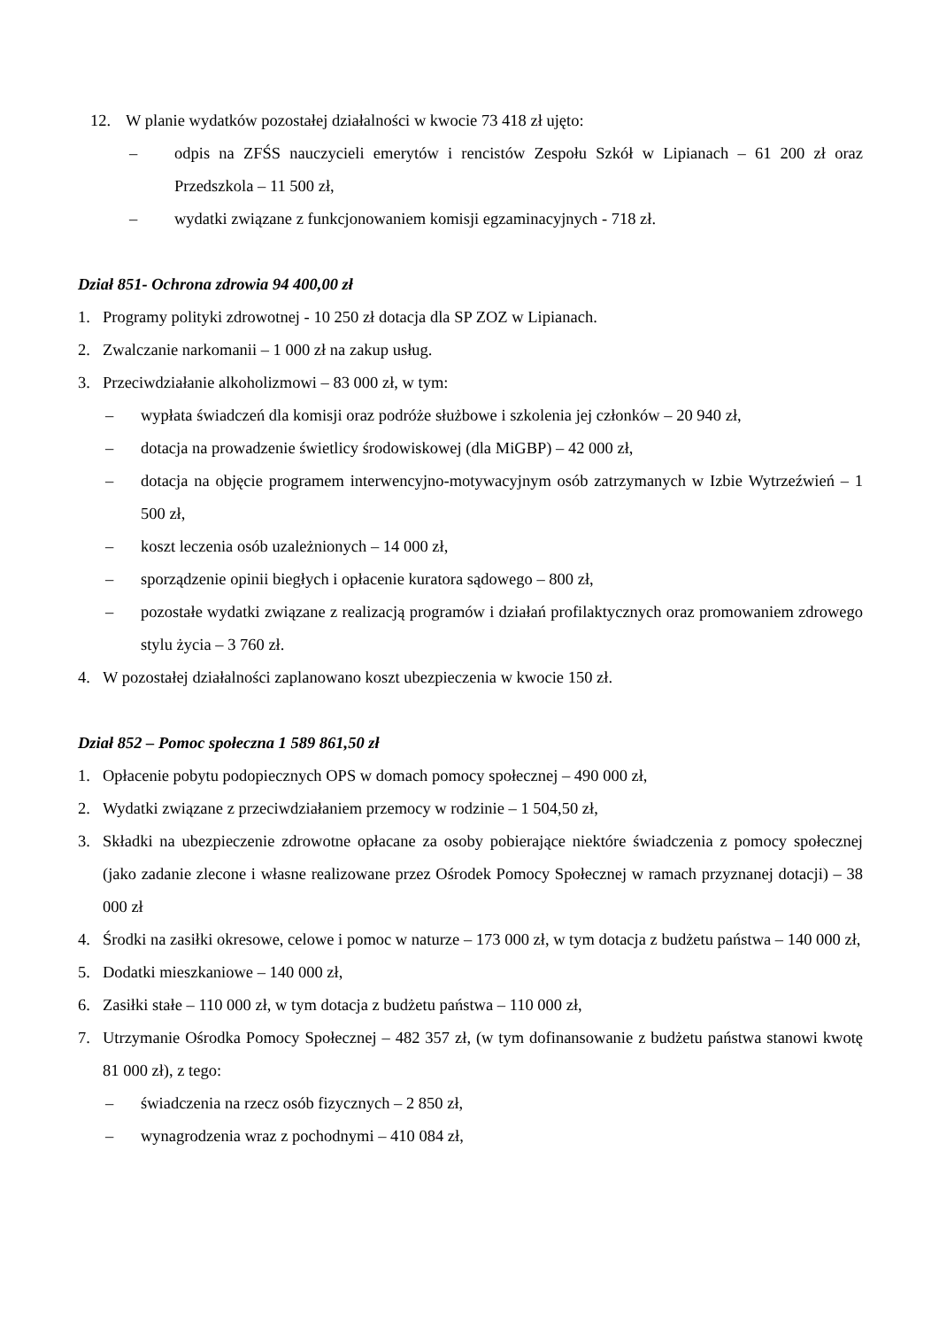12. W planie wydatków pozostałej działalności w kwocie 73 418 zł ujęto:
– odpis na ZFŚS nauczycieli emerytów i rencistów Zespołu Szkół w Lipianach – 61 200 zł oraz Przedszkola – 11 500 zł,
– wydatki związane z funkcjonowaniem komisji egzaminacyjnych - 718 zł.
Dział 851- Ochrona zdrowia 94 400,00 zł
1. Programy polityki zdrowotnej - 10 250 zł dotacja dla SP ZOZ w Lipianach.
2. Zwalczanie narkomanii – 1 000 zł na zakup usług.
3. Przeciwdziałanie alkoholizmowi – 83 000 zł, w tym:
– wypłata świadczeń dla komisji oraz podróże służbowe i szkolenia jej członków – 20 940 zł,
– dotacja na prowadzenie świetlicy środowiskowej (dla MiGBP) – 42 000 zł,
– dotacja na objęcie programem interwencyjno-motywacyjnym osób zatrzymanych w Izbie Wytrzeźwień – 1 500 zł,
– koszt leczenia osób uzależnionych – 14 000 zł,
– sporządzenie opinii biegłych i opłacenie kuratora sądowego – 800 zł,
– pozostałe wydatki związane z realizacją programów i działań profilaktycznych oraz promowaniem zdrowego stylu życia – 3 760 zł.
4. W pozostałej działalności zaplanowano koszt ubezpieczenia w kwocie 150 zł.
Dział 852 – Pomoc społeczna 1 589 861,50 zł
1. Opłacenie pobytu podopiecznych OPS w domach pomocy społecznej – 490 000 zł,
2. Wydatki związane z przeciwdziałaniem przemocy w rodzinie – 1 504,50 zł,
3. Składki na ubezpieczenie zdrowotne opłacane za osoby pobierające niektóre świadczenia z pomocy społecznej (jako zadanie zlecone i własne realizowane przez Ośrodek Pomocy Społecznej w ramach przyznanej dotacji) – 38 000 zł
4. Środki na zasiłki okresowe, celowe i pomoc w naturze – 173 000 zł, w tym dotacja z budżetu państwa – 140 000 zł,
5. Dodatki mieszkaniowe – 140 000 zł,
6. Zasiłki stałe – 110 000 zł, w tym dotacja z budżetu państwa – 110 000 zł,
7. Utrzymanie Ośrodka Pomocy Społecznej – 482 357 zł, (w tym dofinansowanie z budżetu państwa stanowi kwotę 81 000 zł), z tego:
– świadczenia na rzecz osób fizycznych – 2 850 zł,
– wynagrodzenia wraz z pochodnymi – 410 084 zł,